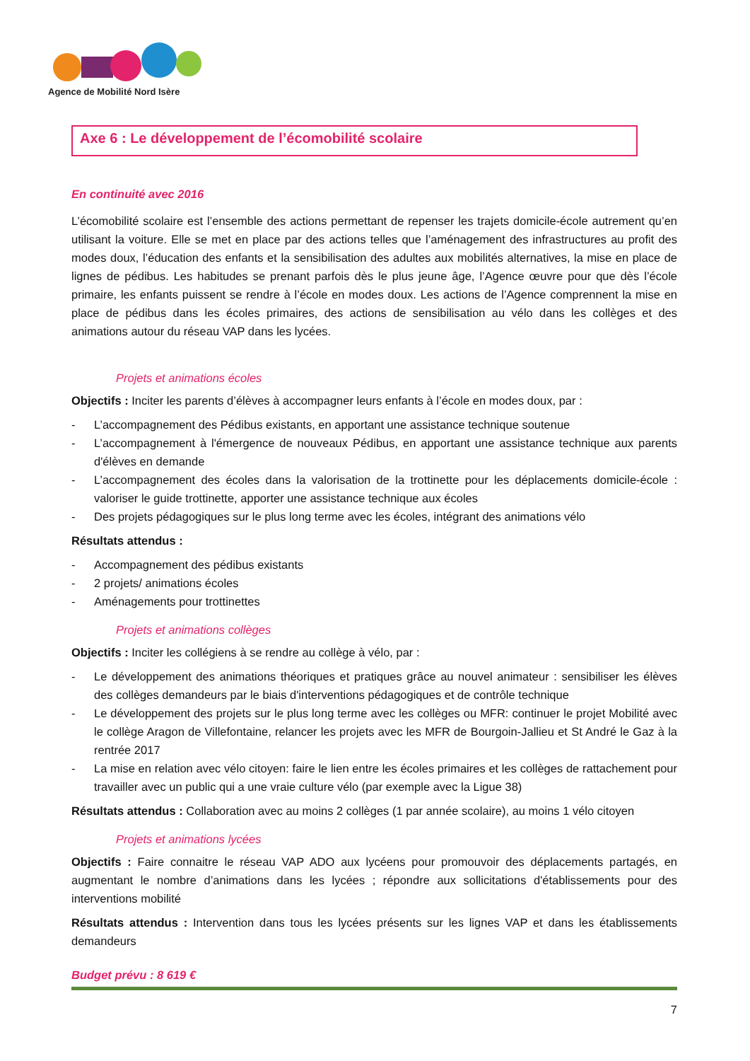Agence de Mobilité Nord Isère
Axe 6 : Le développement de l’écomobilité scolaire
En continuité avec 2016
L’écomobilité scolaire est l’ensemble des actions permettant de repenser les trajets domicile-école autrement qu’en utilisant la voiture. Elle se met en place par des actions telles que l’aménagement des infrastructures au profit des modes doux, l’éducation des enfants et la sensibilisation des adultes aux mobilités alternatives, la mise en place de lignes de pédibus. Les habitudes se prenant parfois dès le plus jeune âge, l’Agence œuvre pour que dès l’école primaire, les enfants puissent se rendre à l’école en modes doux. Les actions de l’Agence comprennent la mise en place de pédibus dans les écoles primaires, des actions de sensibilisation au vélo dans les collèges et des animations autour du réseau VAP dans les lycées.
Projets et animations écoles
Objectifs : Inciter les parents d’élèves à accompagner leurs enfants à l’école en modes doux, par :
- L’accompagnement des Pédibus existants, en apportant une assistance technique soutenue
- L’accompagnement à l'émergence de nouveaux Pédibus, en apportant une assistance technique aux parents d'élèves en demande
- L’accompagnement des écoles dans la valorisation de la trottinette pour les déplacements domicile-école : valoriser le guide trottinette, apporter une assistance technique aux écoles
- Des projets pédagogiques sur le plus long terme avec les écoles, intégrant des animations vélo
Résultats attendus :
- Accompagnement des pédibus existants
- 2 projets/ animations écoles
- Aménagements pour trottinettes
Projets et animations collèges
Objectifs : Inciter les collégiens à se rendre au collège à vélo, par :
- Le développement des animations théoriques et pratiques grâce au nouvel animateur : sensibiliser les élèves des collèges demandeurs par le biais d'interventions pédagogiques et de contrôle technique
- Le développement des projets sur le plus long terme avec les collèges ou MFR: continuer le projet Mobilité avec le collège Aragon de Villefontaine, relancer les projets avec les MFR de Bourgoin-Jallieu et St André le Gaz à la rentrée 2017
- La mise en relation avec vélo citoyen: faire le lien entre les écoles primaires et les collèges de rattachement pour travailler avec un public qui a une vraie culture vélo (par exemple avec la Ligue 38)
Résultats attendus : Collaboration avec au moins 2 collèges (1 par année scolaire), au moins 1 vélo citoyen
Projets et animations lycées
Objectifs : Faire connaitre le réseau VAP ADO aux lycéens pour promouvoir des déplacements partagés, en augmentant le nombre d’animations dans les lycées ; répondre aux sollicitations d'établissements pour des interventions mobilité
Résultats attendus : Intervention dans tous les lycées présents sur les lignes VAP et dans les établissements demandeurs
Budget prévu : 8 619 €
7